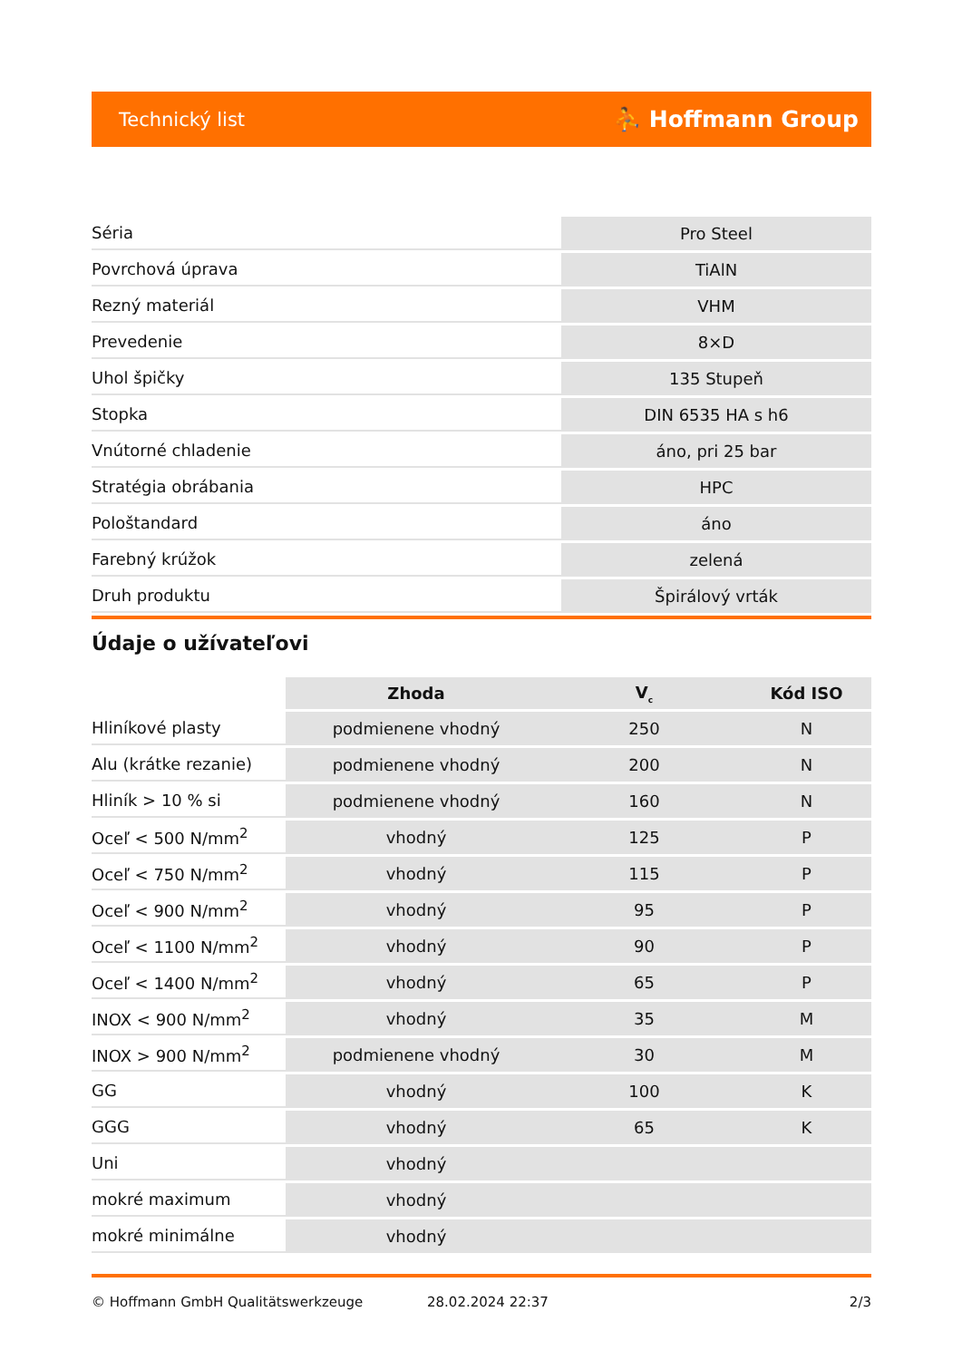Technický list ⛹ Hoffmann Group
| Séria | Pro Steel |
| Povrchová úprava | TiAlN |
| Rezný materiál | VHM |
| Prevedenie | 8×D |
| Uhol špičky | 135 Stupeň |
| Stopka | DIN 6535 HA s h6 |
| Vnútorné chladenie | áno, pri 25 bar |
| Stratégia obrábania | HPC |
| Pološtandard | áno |
| Farebný krúžok | zelená |
| Druh produktu | Špirálový vrták |
Údaje o užívateľovi
| | Zhoda | V<sub>c</sub> | Kód ISO |
| --- | --- | --- | --- |
| Hliníkové plasty | podmienene vhodný | 250 | N |
| Alu (krátke rezanie) | podmienene vhodný | 200 | N |
| Hliník > 10 % si | podmienene vhodný | 160 | N |
| Oceľ < 500 N/mm<sup>2</sup> | vhodný | 125 | P |
| Oceľ < 750 N/mm<sup>2</sup> | vhodný | 115 | P |
| Oceľ < 900 N/mm<sup>2</sup> | vhodný | 95 | P |
| Oceľ < 1100 N/mm<sup>2</sup> | vhodný | 90 | P |
| Oceľ < 1400 N/mm<sup>2</sup> | vhodný | 65 | P |
| INOX < 900 N/mm<sup>2</sup> | vhodný | 35 | M |
| INOX > 900 N/mm<sup>2</sup> | podmienene vhodný | 30 | M |
| GG | vhodný | 100 | K |
| GGG | vhodný | 65 | K |
| Uni | vhodný | | |
| mokré maximum | vhodný | | |
| mokré minimálne | vhodný | | |
© Hoffmann GmbH Qualitätswerkzeuge 28.02.2024 22:37 2/3